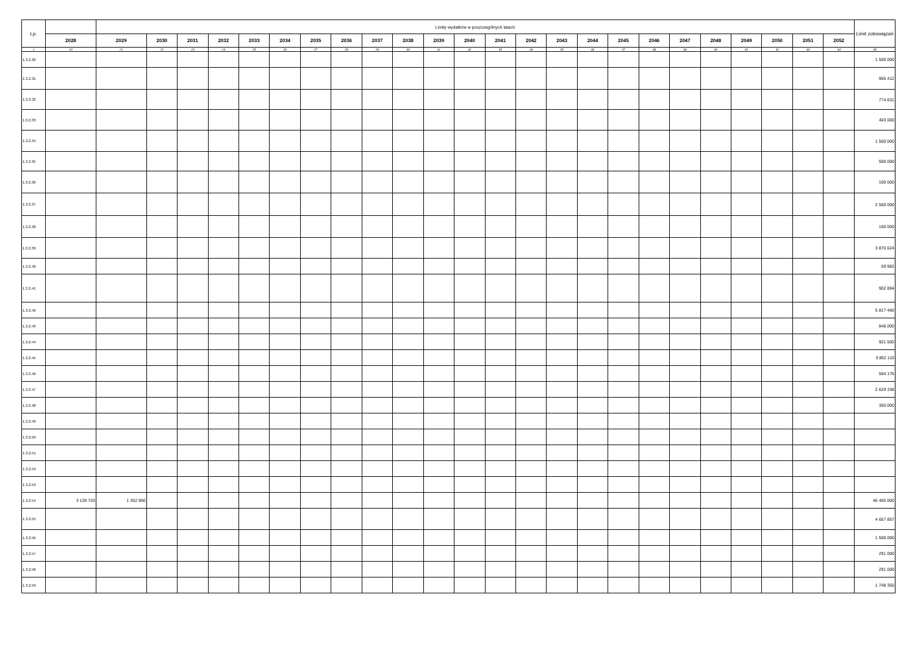| Lp. | | Limity wydatków w poszczególnych latach | | | | | | | | | | | | | | | | | | | | | | | | Limit zobowiązań |
| --- | --- | --- | --- | --- | --- | --- | --- | --- | --- | --- | --- | --- | --- | --- | --- | --- | --- | --- | --- | --- | --- | --- | --- | --- | --- | --- |
| | 2028 | 2029 | 2030 | 2031 | 2032 | 2033 | 2034 | 2035 | 2036 | 2037 | 2038 | 2039 | 2040 | 2041 | 2042 | 2043 | 2044 | 2045 | 2046 | 2047 | 2048 | 2049 | 2050 | 2051 | 2052 | |
| 1 | 20 | 21 | 22 | 23 | 24 | 25 | 26 | 27 | 28 | 29 | 30 | 31 | 32 | 33 | 34 | 35 | 36 | 37 | 38 | 39 | 40 | 41 | 42 | 43 | 44 | 45 |
| 1.3.2.30 | | | | | | | | | | | | | | | | | | | | | | | | | | 1 500 000 |
| 1.3.2.31 | | | | | | | | | | | | | | | | | | | | | | | | | | 955 412 |
| 1.3.2.32 | | | | | | | | | | | | | | | | | | | | | | | | | | 774 631 |
| 1.3.2.33 | | | | | | | | | | | | | | | | | | | | | | | | | | 403 000 |
| 1.3.2.34 | | | | | | | | | | | | | | | | | | | | | | | | | | 1 500 000 |
| 1.3.2.35 | | | | | | | | | | | | | | | | | | | | | | | | | | 500 000 |
| 1.3.2.36 | | | | | | | | | | | | | | | | | | | | | | | | | | 100 000 |
| 1.3.2.37 | | | | | | | | | | | | | | | | | | | | | | | | | | 2 500 000 |
| 1.3.2.38 | | | | | | | | | | | | | | | | | | | | | | | | | | 100 000 |
| 1.3.2.39 | | | | | | | | | | | | | | | | | | | | | | | | | | 3 870 624 |
| 1.3.2.40 | | | | | | | | | | | | | | | | | | | | | | | | | | 59 982 |
| 1.3.2.41 | | | | | | | | | | | | | | | | | | | | | | | | | | 902 894 |
| 1.3.2.42 | | | | | | | | | | | | | | | | | | | | | | | | | | 5 817 460 |
| 1.3.2.43 | | | | | | | | | | | | | | | | | | | | | | | | | | 846 000 |
| 1.3.2.44 | | | | | | | | | | | | | | | | | | | | | | | | | | 921 500 |
| 1.3.2.45 | | | | | | | | | | | | | | | | | | | | | | | | | | 3 862 110 |
| 1.3.2.46 | | | | | | | | | | | | | | | | | | | | | | | | | | 564 176 |
| 1.3.2.47 | | | | | | | | | | | | | | | | | | | | | | | | | | 2 629 338 |
| 1.3.2.48 | | | | | | | | | | | | | | | | | | | | | | | | | | 350 000 |
| 1.3.2.49 | | | | | | | | | | | | | | | | | | | | | | | | | | |
| 1.3.2.50 | | | | | | | | | | | | | | | | | | | | | | | | | | |
| 1.3.2.51 | | | | | | | | | | | | | | | | | | | | | | | | | | |
| 1.3.2.52 | | | | | | | | | | | | | | | | | | | | | | | | | | |
| 1.3.2.53 | | | | | | | | | | | | | | | | | | | | | | | | | | |
| 1.3.2.54 | 3 128 720 | 1 352 960 | | | | | | | | | | | | | | | | | | | | | | | | 45 405 000 |
| 1.3.2.55 | | | | | | | | | | | | | | | | | | | | | | | | | | 4 657 857 |
| 1.3.2.56 | | | | | | | | | | | | | | | | | | | | | | | | | | 1 500 000 |
| 1.3.2.57 | | | | | | | | | | | | | | | | | | | | | | | | | | 291 000 |
| 1.3.2.58 | | | | | | | | | | | | | | | | | | | | | | | | | | 291 000 |
| 1.3.2.59 | | | | | | | | | | | | | | | | | | | | | | | | | | 1 748 355 |